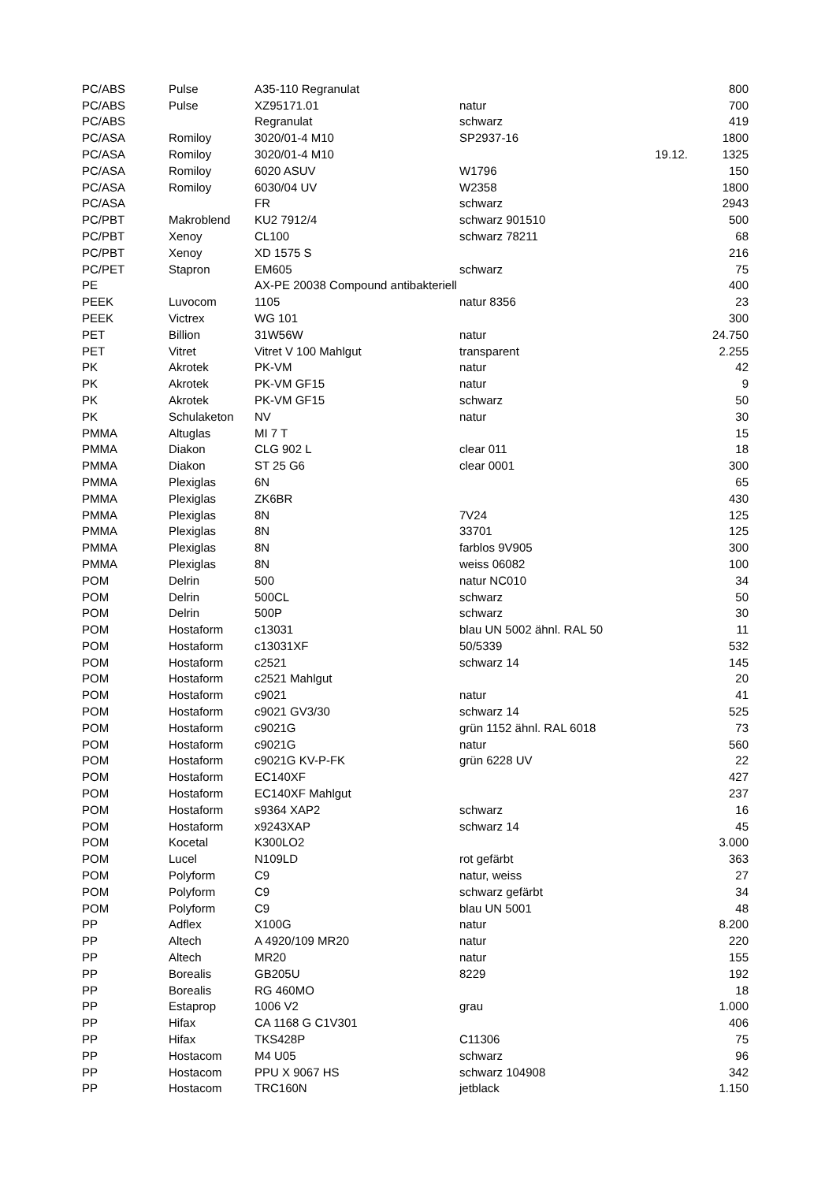| PC/ABS | Pulse | A35-110 Regranulat | | | 800 |
| PC/ABS | Pulse | XZ95171.01 | natur | | 700 |
| PC/ABS | | Regranulat | schwarz | | 419 |
| PC/ASA | Romiloy | 3020/01-4 M10 | SP2937-16 | | 1800 |
| PC/ASA | Romiloy | 3020/01-4 M10 | | 19.12. | 1325 |
| PC/ASA | Romiloy | 6020 ASUV | W1796 | | 150 |
| PC/ASA | Romiloy | 6030/04 UV | W2358 | | 1800 |
| PC/ASA | | FR | schwarz | | 2943 |
| PC/PBT | Makroblend | KU2 7912/4 | schwarz 901510 | | 500 |
| PC/PBT | Xenoy | CL100 | schwarz 78211 | | 68 |
| PC/PBT | Xenoy | XD 1575 S | | | 216 |
| PC/PET | Stapron | EM605 | schwarz | | 75 |
| PE | | AX-PE 20038 Compound antibakteriell | | | 400 |
| PEEK | Luvocom | 1105 | natur 8356 | | 23 |
| PEEK | Victrex | WG 101 | | | 300 |
| PET | Billion | 31W56W | natur | | 24.750 |
| PET | Vitret | Vitret V 100 Mahlgut | transparent | | 2.255 |
| PK | Akrotek | PK-VM | natur | | 42 |
| PK | Akrotek | PK-VM GF15 | natur | | 9 |
| PK | Akrotek | PK-VM GF15 | schwarz | | 50 |
| PK | Schulaketon | NV | natur | | 30 |
| PMMA | Altuglas | MI 7 T | | | 15 |
| PMMA | Diakon | CLG 902 L | clear 011 | | 18 |
| PMMA | Diakon | ST 25 G6 | clear 0001 | | 300 |
| PMMA | Plexiglas | 6N | | | 65 |
| PMMA | Plexiglas | ZK6BR | | | 430 |
| PMMA | Plexiglas | 8N | 7V24 | | 125 |
| PMMA | Plexiglas | 8N | 33701 | | 125 |
| PMMA | Plexiglas | 8N | farblos 9V905 | | 300 |
| PMMA | Plexiglas | 8N | weiss 06082 | | 100 |
| POM | Delrin | 500 | natur NC010 | | 34 |
| POM | Delrin | 500CL | schwarz | | 50 |
| POM | Delrin | 500P | schwarz | | 30 |
| POM | Hostaform | c13031 | blau UN 5002 ähnl. RAL 50 | | 11 |
| POM | Hostaform | c13031XF | 50/5339 | | 532 |
| POM | Hostaform | c2521 | schwarz 14 | | 145 |
| POM | Hostaform | c2521 Mahlgut | | | 20 |
| POM | Hostaform | c9021 | natur | | 41 |
| POM | Hostaform | c9021 GV3/30 | schwarz 14 | | 525 |
| POM | Hostaform | c9021G | grün 1152 ähnl. RAL 6018 | | 73 |
| POM | Hostaform | c9021G | natur | | 560 |
| POM | Hostaform | c9021G KV-P-FK | grün 6228 UV | | 22 |
| POM | Hostaform | EC140XF | | | 427 |
| POM | Hostaform | EC140XF Mahlgut | | | 237 |
| POM | Hostaform | s9364 XAP2 | schwarz | | 16 |
| POM | Hostaform | x9243XAP | schwarz 14 | | 45 |
| POM | Kocetal | K300LO2 | | | 3.000 |
| POM | Lucel | N109LD | rot gefärbt | | 363 |
| POM | Polyform | C9 | natur, weiss | | 27 |
| POM | Polyform | C9 | schwarz gefärbt | | 34 |
| POM | Polyform | C9 | blau UN 5001 | | 48 |
| PP | Adflex | X100G | natur | | 8.200 |
| PP | Altech | A 4920/109 MR20 | natur | | 220 |
| PP | Altech | MR20 | natur | | 155 |
| PP | Borealis | GB205U | 8229 | | 192 |
| PP | Borealis | RG 460MO | | | 18 |
| PP | Estaprop | 1006 V2 | grau | | 1.000 |
| PP | Hifax | CA 1168 G C1V301 | | | 406 |
| PP | Hifax | TKS428P | C11306 | | 75 |
| PP | Hostacom | M4 U05 | schwarz | | 96 |
| PP | Hostacom | PPU X 9067 HS | schwarz 104908 | | 342 |
| PP | Hostacom | TRC160N | jetblack | | 1.150 |